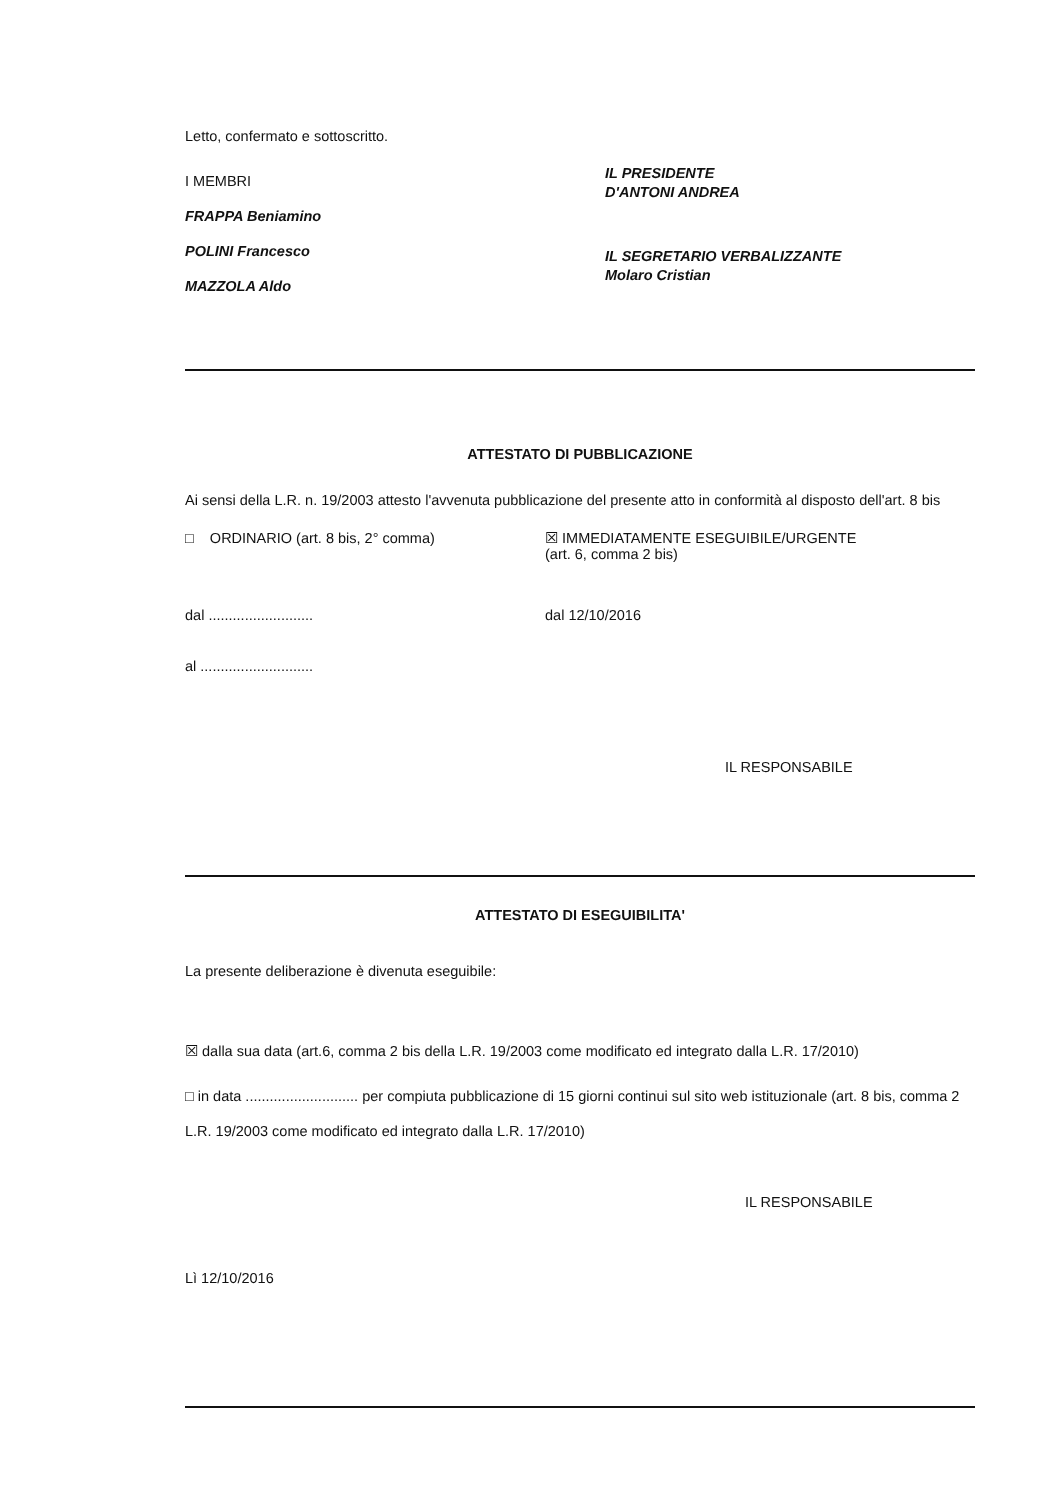Letto, confermato e sottoscritto.
I MEMBRI
FRAPPA Beniamino
POLINI Francesco
MAZZOLA Aldo
IL PRESIDENTE
D'ANTONI ANDREA
IL SEGRETARIO VERBALIZZANTE
Molaro Cristian
ATTESTATO DI PUBBLICAZIONE
Ai sensi della L.R. n. 19/2003 attesto l'avvenuta pubblicazione del presente atto in conformità al disposto dell'art. 8 bis
□ ORDINARIO (art. 8 bis, 2° comma) ☒ IMMEDIATAMENTE ESEGUIBILE/URGENTE
(art. 6, comma 2 bis)
dal .......................... dal 12/10/2016
al ............................
IL RESPONSABILE
ATTESTATO DI ESEGUIBILITA'
La presente deliberazione è divenuta eseguibile:
☒ dalla sua data (art.6, comma 2 bis della L.R. 19/2003 come modificato ed integrato dalla L.R. 17/2010)
□ in data ............................ per compiuta pubblicazione di 15 giorni continui sul sito web istituzionale (art. 8 bis, comma 2 L.R. 19/2003 come modificato ed integrato dalla L.R. 17/2010)
IL RESPONSABILE
Lì 12/10/2016